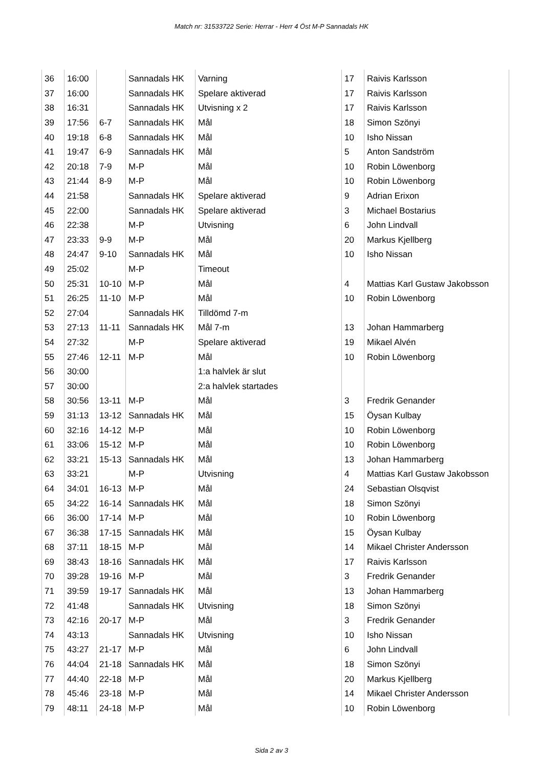Match nr: 31533722 Serie: Herrar - Herr 4 Öst M-P Sannadals HK
| 36 | 16:00 | | Sannadals HK | Varning | 17 | Raivis Karlsson |
| 37 | 16:00 | | Sannadals HK | Spelare aktiverad | 17 | Raivis Karlsson |
| 38 | 16:31 | | Sannadals HK | Utvisning x 2 | 17 | Raivis Karlsson |
| 39 | 17:56 | 6-7 | Sannadals HK | Mål | 18 | Simon Szönyi |
| 40 | 19:18 | 6-8 | Sannadals HK | Mål | 10 | Isho Nissan |
| 41 | 19:47 | 6-9 | Sannadals HK | Mål | 5 | Anton Sandström |
| 42 | 20:18 | 7-9 | M-P | Mål | 10 | Robin Löwenborg |
| 43 | 21:44 | 8-9 | M-P | Mål | 10 | Robin Löwenborg |
| 44 | 21:58 | | Sannadals HK | Spelare aktiverad | 9 | Adrian Erixon |
| 45 | 22:00 | | Sannadals HK | Spelare aktiverad | 3 | Michael Bostarius |
| 46 | 22:38 | | M-P | Utvisning | 6 | John Lindvall |
| 47 | 23:33 | 9-9 | M-P | Mål | 20 | Markus Kjellberg |
| 48 | 24:47 | 9-10 | Sannadals HK | Mål | 10 | Isho Nissan |
| 49 | 25:02 | | M-P | Timeout | | |
| 50 | 25:31 | 10-10 | M-P | Mål | 4 | Mattias Karl Gustaw Jakobsson |
| 51 | 26:25 | 11-10 | M-P | Mål | 10 | Robin Löwenborg |
| 52 | 27:04 | | Sannadals HK | Tilldömd 7-m | | |
| 53 | 27:13 | 11-11 | Sannadals HK | Mål 7-m | 13 | Johan Hammarberg |
| 54 | 27:32 | | M-P | Spelare aktiverad | 19 | Mikael Alvén |
| 55 | 27:46 | 12-11 | M-P | Mål | 10 | Robin Löwenborg |
| 56 | 30:00 | | | 1:a halvlek är slut | | |
| 57 | 30:00 | | | 2:a halvlek startades | | |
| 58 | 30:56 | 13-11 | M-P | Mål | 3 | Fredrik Genander |
| 59 | 31:13 | 13-12 | Sannadals HK | Mål | 15 | Öysan Kulbay |
| 60 | 32:16 | 14-12 | M-P | Mål | 10 | Robin Löwenborg |
| 61 | 33:06 | 15-12 | M-P | Mål | 10 | Robin Löwenborg |
| 62 | 33:21 | 15-13 | Sannadals HK | Mål | 13 | Johan Hammarberg |
| 63 | 33:21 | | M-P | Utvisning | 4 | Mattias Karl Gustaw Jakobsson |
| 64 | 34:01 | 16-13 | M-P | Mål | 24 | Sebastian Olsqvist |
| 65 | 34:22 | 16-14 | Sannadals HK | Mål | 18 | Simon Szönyi |
| 66 | 36:00 | 17-14 | M-P | Mål | 10 | Robin Löwenborg |
| 67 | 36:38 | 17-15 | Sannadals HK | Mål | 15 | Öysan Kulbay |
| 68 | 37:11 | 18-15 | M-P | Mål | 14 | Mikael Christer Andersson |
| 69 | 38:43 | 18-16 | Sannadals HK | Mål | 17 | Raivis Karlsson |
| 70 | 39:28 | 19-16 | M-P | Mål | 3 | Fredrik Genander |
| 71 | 39:59 | 19-17 | Sannadals HK | Mål | 13 | Johan Hammarberg |
| 72 | 41:48 | | Sannadals HK | Utvisning | 18 | Simon Szönyi |
| 73 | 42:16 | 20-17 | M-P | Mål | 3 | Fredrik Genander |
| 74 | 43:13 | | Sannadals HK | Utvisning | 10 | Isho Nissan |
| 75 | 43:27 | 21-17 | M-P | Mål | 6 | John Lindvall |
| 76 | 44:04 | 21-18 | Sannadals HK | Mål | 18 | Simon Szönyi |
| 77 | 44:40 | 22-18 | M-P | Mål | 20 | Markus Kjellberg |
| 78 | 45:46 | 23-18 | M-P | Mål | 14 | Mikael Christer Andersson |
| 79 | 48:11 | 24-18 | M-P | Mål | 10 | Robin Löwenborg |
Sida 2 av 3